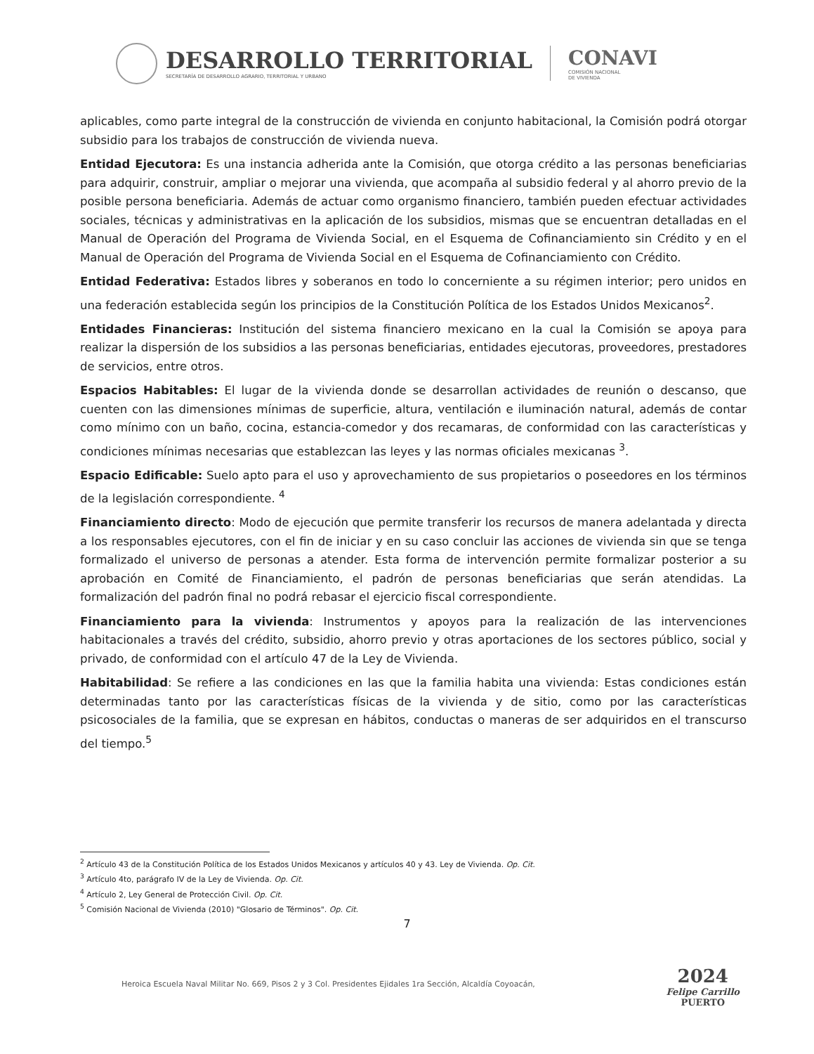DESARROLLO TERRITORIAL
SECRETARÍA DE DESARROLLO AGRARIO, TERRITORIAL Y URBANO
CONAVI
COMISIÓN NACIONAL
DE VIVIENDA
aplicables, como parte integral de la construcción de vivienda en conjunto habitacional, la Comisión podrá otorgar subsidio para los trabajos de construcción de vivienda nueva.
Entidad Ejecutora: Es una instancia adherida ante la Comisión, que otorga crédito a las personas beneficiarias para adquirir, construir, ampliar o mejorar una vivienda, que acompaña al subsidio federal y al ahorro previo de la posible persona beneficiaria. Además de actuar como organismo financiero, también pueden efectuar actividades sociales, técnicas y administrativas en la aplicación de los subsidios, mismas que se encuentran detalladas en el Manual de Operación del Programa de Vivienda Social, en el Esquema de Cofinanciamiento sin Crédito y en el Manual de Operación del Programa de Vivienda Social en el Esquema de Cofinanciamiento con Crédito.
Entidad Federativa: Estados libres y soberanos en todo lo concerniente a su régimen interior; pero unidos en una federación establecida según los principios de la Constitución Política de los Estados Unidos Mexicanos<sup>2</sup>.
Entidades Financieras: Institución del sistema financiero mexicano en la cual la Comisión se apoya para realizar la dispersión de los subsidios a las personas beneficiarias, entidades ejecutoras, proveedores, prestadores de servicios, entre otros.
Espacios Habitables: El lugar de la vivienda donde se desarrollan actividades de reunión o descanso, que cuenten con las dimensiones mínimas de superficie, altura, ventilación e iluminación natural, además de contar como mínimo con un baño, cocina, estancia-comedor y dos recamaras, de conformidad con las características y condiciones mínimas necesarias que establezcan las leyes y las normas oficiales mexicanas <sup>3</sup>.
Espacio Edificable: Suelo apto para el uso y aprovechamiento de sus propietarios o poseedores en los términos de la legislación correspondiente. <sup>4</sup>
Financiamiento directo: Modo de ejecución que permite transferir los recursos de manera adelantada y directa a los responsables ejecutores, con el fin de iniciar y en su caso concluir las acciones de vivienda sin que se tenga formalizado el universo de personas a atender. Esta forma de intervención permite formalizar posterior a su aprobación en Comité de Financiamiento, el padrón de personas beneficiarias que serán atendidas. La formalización del padrón final no podrá rebasar el ejercicio fiscal correspondiente.
Financiamiento para la vivienda: Instrumentos y apoyos para la realización de las intervenciones habitacionales a través del crédito, subsidio, ahorro previo y otras aportaciones de los sectores público, social y privado, de conformidad con el artículo 47 de la Ley de Vivienda.
Habitabilidad: Se refiere a las condiciones en las que la familia habita una vivienda: Estas condiciones están determinadas tanto por las características físicas de la vivienda y de sitio, como por las características psicosociales de la familia, que se expresan en hábitos, conductas o maneras de ser adquiridos en el transcurso del tiempo.<sup>5</sup>
<sup>2</sup> Artículo 43 de la Constitución Política de los Estados Unidos Mexicanos y artículos 40 y 43. Ley de Vivienda. Op. Cit.
<sup>3</sup> Artículo 4to, parágrafo IV de la Ley de Vivienda. Op. Cit.
<sup>4</sup> Artículo 2, Ley General de Protección Civil. Op. Cit.
<sup>5</sup> Comisión Nacional de Vivienda (2010) "Glosario de Términos". Op. Cit.
7
Heroica Escuela Naval Militar No. 669, Pisos 2 y 3 Col. Presidentes Ejidales 1ra Sección, Alcaldía Coyoacán,
2024
Felipe Carrillo
PUERTO